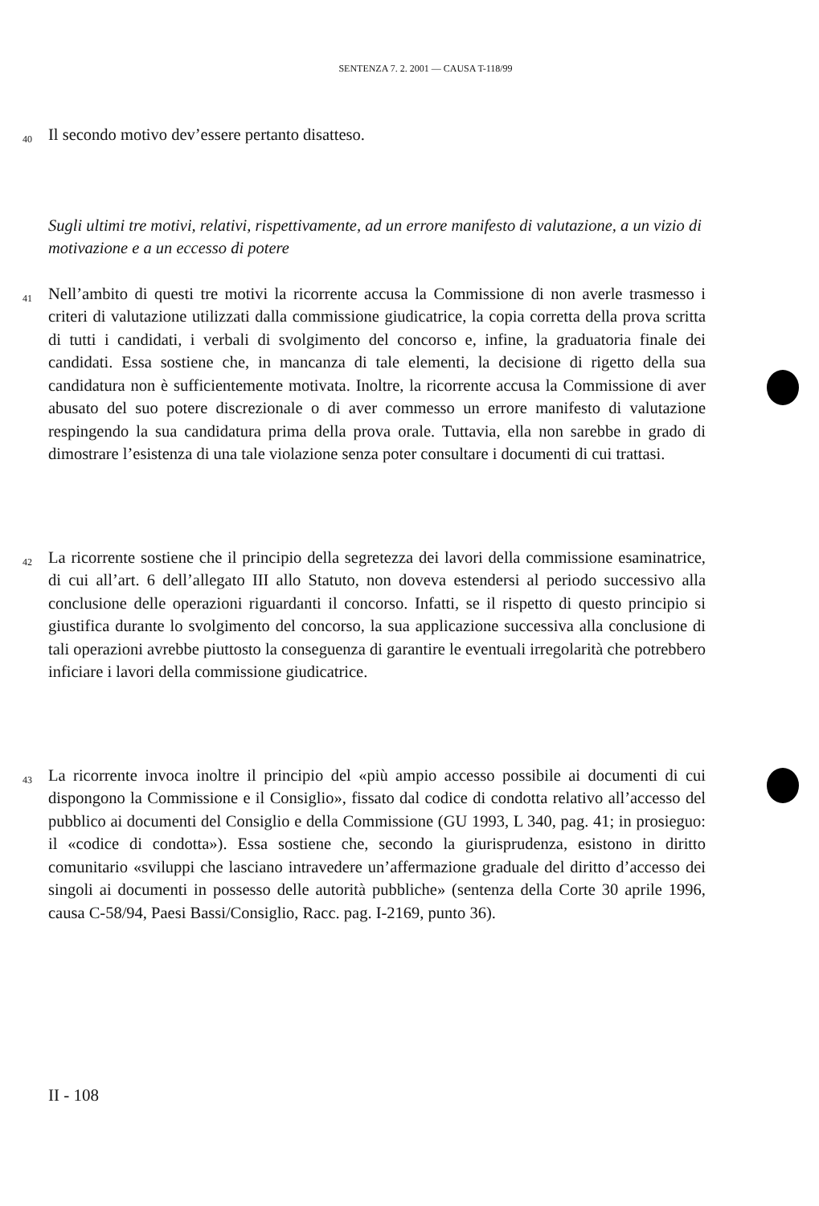SENTENZA 7. 2. 2001 — CAUSA T-118/99
40 Il secondo motivo dev’essere pertanto disatteso.
Sugli ultimi tre motivi, relativi, rispettivamente, ad un errore manifesto di valutazione, a un vizio di motivazione e a un eccesso di potere
41 Nell’ambito di questi tre motivi la ricorrente accusa la Commissione di non averle trasmesso i criteri di valutazione utilizzati dalla commissione giudicatrice, la copia corretta della prova scritta di tutti i candidati, i verbali di svolgimento del concorso e, infine, la graduatoria finale dei candidati. Essa sostiene che, in mancanza di tale elementi, la decisione di rigetto della sua candidatura non è sufficientemente motivata. Inoltre, la ricorrente accusa la Commissione di aver abusato del suo potere discrezionale o di aver commesso un errore manifesto di valutazione respingendo la sua candidatura prima della prova orale. Tuttavia, ella non sarebbe in grado di dimostrare l’esistenza di una tale violazione senza poter consultare i documenti di cui trattasi.
42 La ricorrente sostiene che il principio della segretezza dei lavori della commissione esaminatrice, di cui all’art. 6 dell’allegato III allo Statuto, non doveva estendersi al periodo successivo alla conclusione delle operazioni riguardanti il concorso. Infatti, se il rispetto di questo principio si giustifica durante lo svolgimento del concorso, la sua applicazione successiva alla conclusione di tali operazioni avrebbe piuttosto la conseguenza di garantire le eventuali irregolarità che potrebbero inficiare i lavori della commissione giudicatrice.
43 La ricorrente invoca inoltre il principio del «più ampio accesso possibile ai documenti di cui dispongono la Commissione e il Consiglio», fissato dal codice di condotta relativo all’accesso del pubblico ai documenti del Consiglio e della Commissione (GU 1993, L 340, pag. 41; in prosieguo: il «codice di condotta»). Essa sostiene che, secondo la giurisprudenza, esistono in diritto comunitario «sviluppi che lasciano intravedere un’affermazione graduale del diritto d’accesso dei singoli ai documenti in possesso delle autorità pubbliche» (sentenza della Corte 30 aprile 1996, causa C-58/94, Paesi Bassi/Consiglio, Racc. pag. I-2169, punto 36).
II - 108